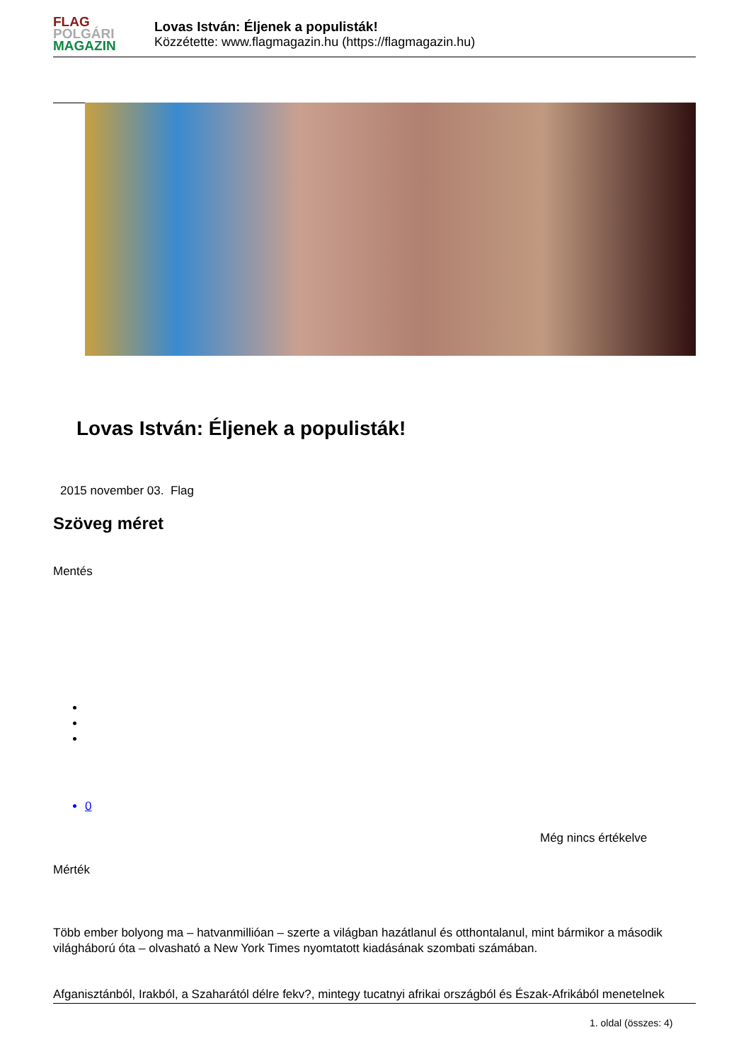FLAG
POLGÁRI
MAGAZIN
Lovas István: Éljenek a populisták!
Közzétette: www.flagmagazin.hu (https://flagmagazin.hu)
Lovas István: Éljenek a populisták!
2015 november 03. Flag
Szöveg méret
Mentés
0
Még nincs értékelve
Mérték
Több ember bolyong ma – hatvanmillióan – szerte a világban hazátlanul és otthontalanul, mint bármikor a második világháború óta – olvasható a New York Times nyomtatott kiadásának szombati számában.
Afganisztánból, Irakból, a Szaharától délre fekv?, mintegy tucatnyi afrikai országból és Észak-Afrikából menetelnek
1. oldal (összes: 4)